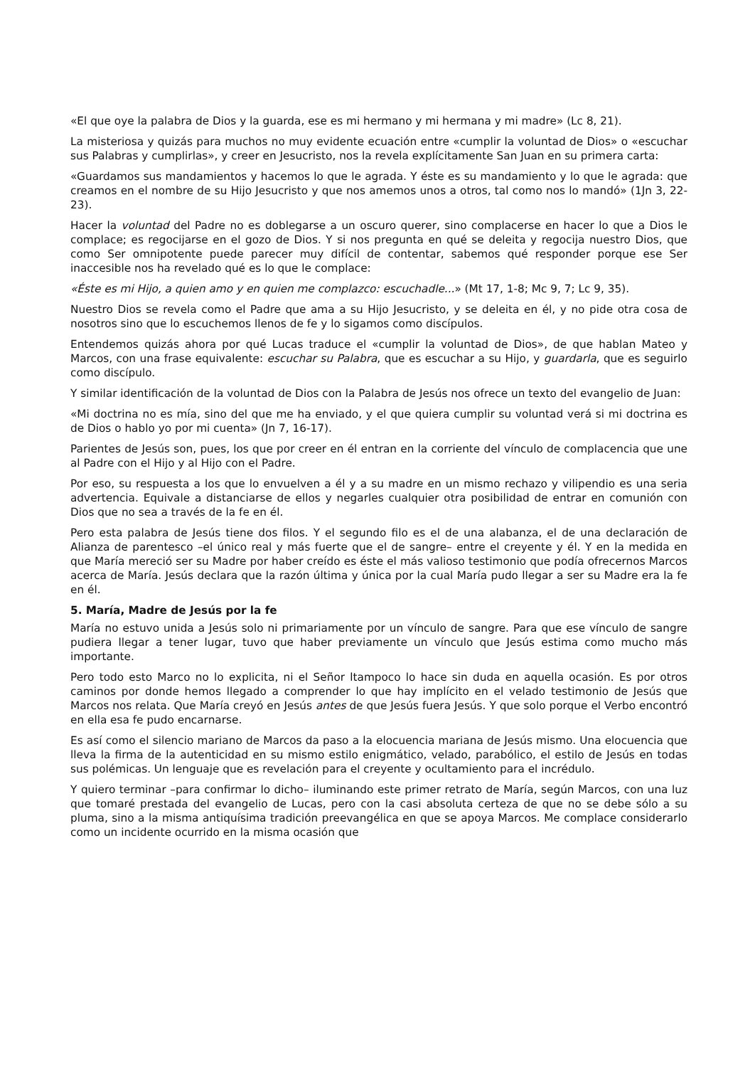«El que oye la palabra de Dios y la guarda, ese es mi hermano y mi hermana y mi madre» (Lc 8, 21).
La misteriosa y quizás para muchos no muy evidente ecuación entre «cumplir la voluntad de Dios» o «escuchar sus Palabras y cumplirlas», y creer en Jesucristo, nos la revela explícitamente San Juan en su primera carta:
«Guardamos sus mandamientos y hacemos lo que le agrada. Y éste es su mandamiento y lo que le agrada: que creamos en el nombre de su Hijo Jesucristo y que nos amemos unos a otros, tal como nos lo mandó» (1Jn 3, 22-23).
Hacer la voluntad del Padre no es doblegarse a un oscuro querer, sino complacerse en hacer lo que a Dios le complace; es regocijarse en el gozo de Dios. Y si nos pregunta en qué se deleita y regocija nuestro Dios, que como Ser omnipotente puede parecer muy difícil de contentar, sabemos qué responder porque ese Ser inaccesible nos ha revelado qué es lo que le complace:
«Éste es mi Hijo, a quien amo y en quien me complazco: escuchadle...» (Mt 17, 1-8; Mc 9, 7; Lc 9, 35).
Nuestro Dios se revela como el Padre que ama a su Hijo Jesucristo, y se deleita en él, y no pide otra cosa de nosotros sino que lo escuchemos llenos de fe y lo sigamos como discípulos.
Entendemos quizás ahora por qué Lucas traduce el «cumplir la voluntad de Dios», de que hablan Mateo y Marcos, con una frase equivalente: escuchar su Palabra, que es escuchar a su Hijo, y guardarla, que es seguirlo como discípulo.
Y similar identificación de la voluntad de Dios con la Palabra de Jesús nos ofrece un texto del evangelio de Juan:
«Mi doctrina no es mía, sino del que me ha enviado, y el que quiera cumplir su voluntad verá si mi doctrina es de Dios o hablo yo por mi cuenta» (Jn 7, 16-17).
Parientes de Jesús son, pues, los que por creer en él entran en la corriente del vínculo de complacencia que une al Padre con el Hijo y al Hijo con el Padre.
Por eso, su respuesta a los que lo envuelven a él y a su madre en un mismo rechazo y vilipendio es una seria advertencia. Equivale a distanciarse de ellos y negarles cualquier otra posibilidad de entrar en comunión con Dios que no sea a través de la fe en él.
Pero esta palabra de Jesús tiene dos filos. Y el segundo filo es el de una alabanza, el de una declaración de Alianza de parentesco –el único real y más fuerte que el de sangre– entre el creyente y él. Y en la medida en que María mereció ser su Madre por haber creído es éste el más valioso testimonio que podía ofrecernos Marcos acerca de María. Jesús declara que la razón última y única por la cual María pudo llegar a ser su Madre era la fe en él.
5. María, Madre de Jesús por la fe
María no estuvo unida a Jesús solo ni primariamente por un vínculo de sangre. Para que ese vínculo de sangre pudiera llegar a tener lugar, tuvo que haber previamente un vínculo que Jesús estima como mucho más importante.
Pero todo esto Marco no lo explicita, ni el Señor ltampoco lo hace sin duda en aquella ocasión. Es por otros caminos por donde hemos llegado a comprender lo que hay implícito en el velado testimonio de Jesús que Marcos nos relata. Que María creyó en Jesús antes de que Jesús fuera Jesús. Y que solo porque el Verbo encontró en ella esa fe pudo encarnarse.
Es así como el silencio mariano de Marcos da paso a la elocuencia mariana de Jesús mismo. Una elocuencia que lleva la firma de la autenticidad en su mismo estilo enigmático, velado, parabólico, el estilo de Jesús en todas sus polémicas. Un lenguaje que es revelación para el creyente y ocultamiento para el incrédulo.
Y quiero terminar –para confirmar lo dicho– iluminando este primer retrato de María, según Marcos, con una luz que tomaré prestada del evangelio de Lucas, pero con la casi absoluta certeza de que no se debe sólo a su pluma, sino a la misma antiquísima tradición preevangélica en que se apoya Marcos. Me complace considerarlo como un incidente ocurrido en la misma ocasión que